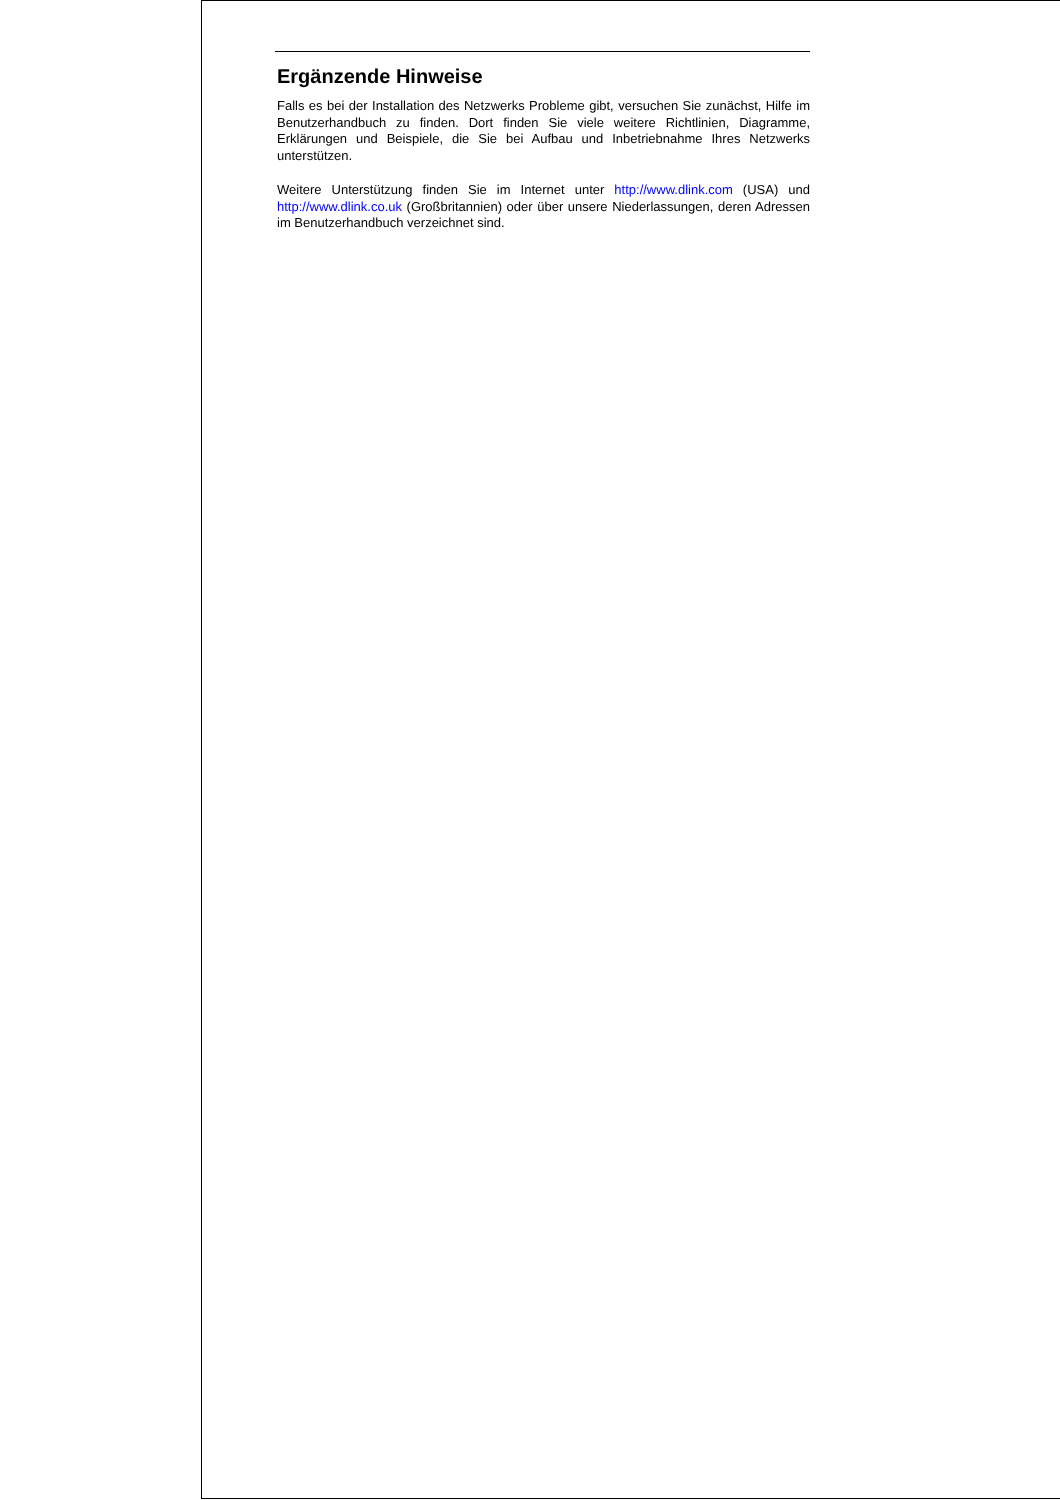Ergänzende Hinweise
Falls es bei der Installation des Netzwerks Probleme gibt, versuchen Sie zunächst, Hilfe im Benutzerhandbuch zu finden. Dort finden Sie viele weitere Richtlinien, Diagramme, Erklärungen und Beispiele, die Sie bei Aufbau und Inbetriebnahme Ihres Netzwerks unterstützen.
Weitere Unterstützung finden Sie im Internet unter http://www.dlink.com (USA) und http://www.dlink.co.uk (Großbritannien) oder über unsere Niederlassungen, deren Adressen im Benutzerhandbuch verzeichnet sind.